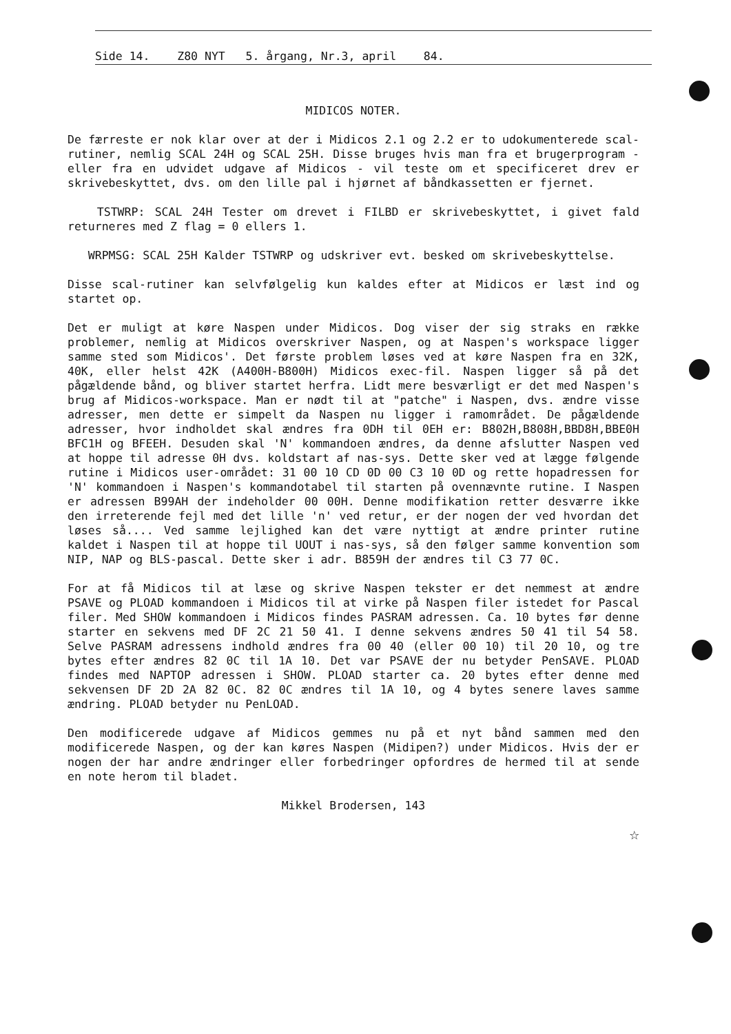Side 14. Z80 NYT 5. årgang, Nr.3, april 84.
MIDICOS NOTER.
De færreste er nok klar over at der i Midicos 2.1 og 2.2 er to udokumenterede scal-rutiner, nemlig SCAL 24H og SCAL 25H. Disse bruges hvis man fra et brugerprogram - eller fra en udvidet udgave af Midicos - vil teste om et specificeret drev er skrivebeskyttet, dvs. om den lille pal i hjørnet af båndkassetten er fjernet.
TSTWRP: SCAL 24H Tester om drevet i FILBD er skrivebeskyttet, i givet fald returneres med Z flag = 0 ellers 1.
WRPMSG: SCAL 25H Kalder TSTWRP og udskriver evt. besked om skrivebeskyttelse.
Disse scal-rutiner kan selvfølgelig kun kaldes efter at Midicos er læst ind og startet op.
Det er muligt at køre Naspen under Midicos. Dog viser der sig straks en række problemer, nemlig at Midicos overskriver Naspen, og at Naspen's workspace ligger samme sted som Midicos'. Det første problem løses ved at køre Naspen fra en 32K, 40K, eller helst 42K (A400H-B800H) Midicos exec-fil. Naspen ligger så på det pågældende bånd, og bliver startet herfra. Lidt mere besværligt er det med Naspen's brug af Midicos-workspace. Man er nødt til at "patche" i Naspen, dvs. ændre visse adresser, men dette er simpelt da Naspen nu ligger i ramområdet. De pågældende adresser, hvor indholdet skal ændres fra 0DH til 0EH er: B802H,B808H,BBD8H,BBE0H BFC1H og BFEEH. Desuden skal 'N' kommandoen ændres, da denne afslutter Naspen ved at hoppe til adresse 0H dvs. koldstart af nas-sys. Dette sker ved at lægge følgende rutine i Midicos user-området: 31 00 10 CD 0D 00 C3 10 0D og rette hopadressen for 'N' kommandoen i Naspen's kommandotabel til starten på ovennævnte rutine. I Naspen er adressen B99AH der indeholder 00 00H. Denne modifikation retter desværre ikke den irreterende fejl med det lille 'n' ved retur, er der nogen der ved hvordan det løses så.... Ved samme lejlighed kan det være nyttigt at ændre printer rutine kaldet i Naspen til at hoppe til UOUT i nas-sys, så den følger samme konvention som NIP, NAP og BLS-pascal. Dette sker i adr. B859H der ændres til C3 77 0C.
For at få Midicos til at læse og skrive Naspen tekster er det nemmest at ændre PSAVE og PLOAD kommandoen i Midicos til at virke på Naspen filer istedet for Pascal filer. Med SHOW kommandoen i Midicos findes PASRAM adressen. Ca. 10 bytes før denne starter en sekvens med DF 2C 21 50 41. I denne sekvens ændres 50 41 til 54 58. Selve PASRAM adressens indhold ændres fra 00 40 (eller 00 10) til 20 10, og tre bytes efter ændres 82 0C til 1A 10. Det var PSAVE der nu betyder PenSAVE. PLOAD findes med NAPTOP adressen i SHOW. PLOAD starter ca. 20 bytes efter denne med sekvensen DF 2D 2A 82 0C. 82 0C ændres til 1A 10, og 4 bytes senere laves samme ændring. PLOAD betyder nu PenLOAD.
Den modificerede udgave af Midicos gemmes nu på et nyt bånd sammen med den modificerede Naspen, og der kan køres Naspen (Midipen?) under Midicos. Hvis der er nogen der har andre ændringer eller forbedringer opfordres de hermed til at sende en note herom til bladet.
Mikkel Brodersen, 143
☆